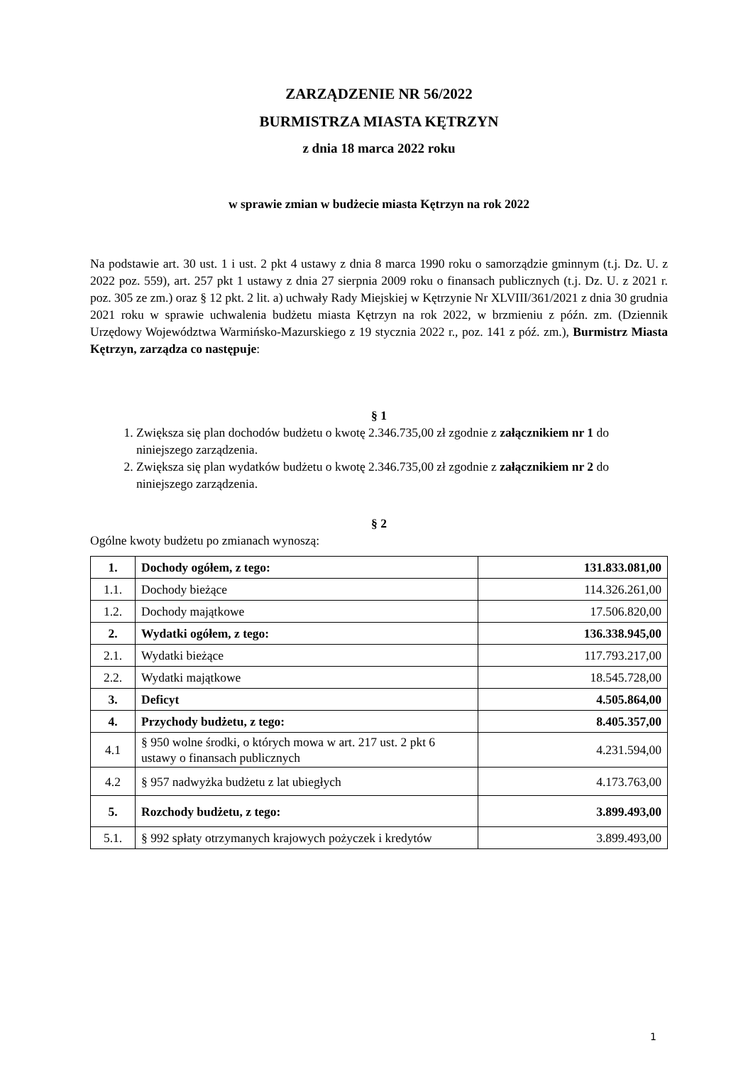ZARZĄDZENIE NR 56/2022
BURMISTRZA MIASTA KĘTRZYN
z dnia 18 marca 2022 roku
w sprawie zmian w budżecie miasta Kętrzyn na rok 2022
Na podstawie art. 30 ust. 1 i ust. 2 pkt 4 ustawy z dnia 8 marca 1990 roku o samorządzie gminnym (t.j. Dz. U. z 2022 poz. 559), art. 257 pkt 1 ustawy z dnia 27 sierpnia 2009 roku o finansach publicznych (t.j. Dz. U. z 2021 r. poz. 305 ze zm.) oraz § 12 pkt. 2 lit. a) uchwały Rady Miejskiej w Kętrzynie Nr XLVIII/361/2021 z dnia 30 grudnia 2021 roku w sprawie uchwalenia budżetu miasta Kętrzyn na rok 2022, w brzmieniu z późn. zm. (Dziennik Urzędowy Województwa Warmińsko-Mazurskiego z 19 stycznia 2022 r., poz. 141 z póź. zm.), Burmistrz Miasta Kętrzyn, zarządza co następuje:
§ 1
1. Zwiększa się plan dochodów budżetu o kwotę 2.346.735,00 zł zgodnie z załącznikiem nr 1 do niniejszego zarządzenia.
2. Zwiększa się plan wydatków budżetu o kwotę 2.346.735,00 zł zgodnie z załącznikiem nr 2 do niniejszego zarządzenia.
§ 2
Ogólne kwoty budżetu po zmianach wynoszą:
| 1. | Dochody ogółem, z tego: | 131.833.081,00 |
| 1.1. | Dochody bieżące | 114.326.261,00 |
| 1.2. | Dochody majątkowe | 17.506.820,00 |
| 2. | Wydatki ogółem, z tego: | 136.338.945,00 |
| 2.1. | Wydatki bieżące | 117.793.217,00 |
| 2.2. | Wydatki majątkowe | 18.545.728,00 |
| 3. | Deficyt | 4.505.864,00 |
| 4. | Przychody budżetu, z tego: | 8.405.357,00 |
| 4.1 | § 950 wolne środki, o których mowa w art. 217 ust. 2 pkt 6 ustawy o finansach publicznych | 4.231.594,00 |
| 4.2 | § 957 nadwyżka budżetu z lat ubiegłych | 4.173.763,00 |
| 5. | Rozchody budżetu, z tego: | 3.899.493,00 |
| 5.1. | § 992 spłaty otrzymanych krajowych pożyczek i kredytów | 3.899.493,00 |
1